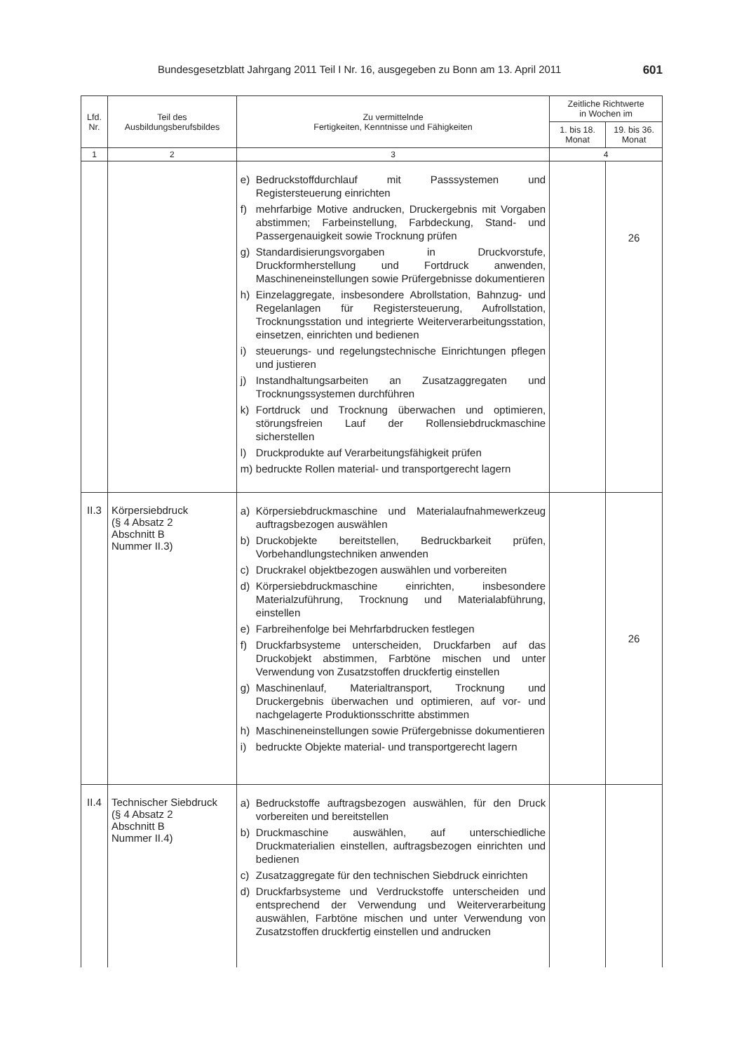Bundesgesetzblatt Jahrgang 2011 Teil I Nr. 16, ausgegeben zu Bonn am 13. April 2011 601
| Lfd. Nr. | Teil des Ausbildungsberufsbildes | Zu vermittelnde Fertigkeiten, Kenntnisse und Fähigkeiten | Zeitliche Richtwerte in Wochen im | |
| --- | --- | --- | --- | --- |
| | | | 1. bis 18. Monat | 19. bis 36. Monat |
| 1 | 2 | 3 | 4 | |
| | | e) Bedruckstoffdurchlauf mit Passsystemen und Registersteuerung einrichten f) mehrfarbige Motive andrucken, Druckergebnis mit Vorgaben abstimmen; Farbeinstellung, Farbdeckung, Stand- und Passergenauigkeit sowie Trocknung prüfen g) Standardisierungsvorgaben in Druckvorstufe, Druckformherstellung und Fortdruck anwenden, Maschineneinstellungen sowie Prüfergebnisse dokumentieren h) Einzelaggregate, insbesondere Abrollstation, Bahnzug- und Regelanlagen für Registersteuerung, Aufrollstation, Trocknungsstation und integrierte Weiterverarbeitungsstation, einsetzen, einrichten und bedienen i) steuerungs- und regelungstechnische Einrichtungen pflegen und justieren j) Instandhaltungsarbeiten an Zusatzaggregaten und Trocknungssystemen durchführen k) Fortdruck und Trocknung überwachen und optimieren, störungsfreien Lauf der Rollensiebdruckmaschine sicherstellen l) Druckprodukte auf Verarbeitungsfähigkeit prüfen m) bedruckte Rollen material- und transportgerecht lagern | | 26 |
| II.3 | Körpersiebdruck (§ 4 Absatz 2 Abschnitt B Nummer II.3) | a) Körpersiebdruckmaschine und Materialaufnahmewerkzeug auftragsbezogen auswählen b) Druckobjekte bereitstellen, Bedruckbarkeit prüfen, Vorbehandlungstechniken anwenden c) Druckrakel objektbezogen auswählen und vorbereiten d) Körpersiebdruckmaschine einrichten, insbesondere Materialzuführung, Trocknung und Materialabführung, einstellen e) Farbreihenfolge bei Mehrfarbdrucken festlegen f) Druckfarbsysteme unterscheiden, Druckfarben auf das Druckobjekt abstimmen, Farbtöne mischen und unter Verwendung von Zusatzstoffen druckfertig einstellen g) Maschinenlauf, Materialtransport, Trocknung und Druckergebnis überwachen und optimieren, auf vor- und nachgelagerte Produktionsschritte abstimmen h) Maschineneinstellungen sowie Prüfergebnisse dokumentieren i) bedruckte Objekte material- und transportgerecht lagern | | 26 |
| II.4 | Technischer Siebdruck (§ 4 Absatz 2 Abschnitt B Nummer II.4) | a) Bedruckstoffe auftragsbezogen auswählen, für den Druck vorbereiten und bereitstellen b) Druckmaschine auswählen, auf unterschiedliche Druckmaterialien einstellen, auftragsbezogen einrichten und bedienen c) Zusatzaggregate für den technischen Siebdruck einrichten d) Druckfarbsysteme und Verdruckstoffe unterscheiden und entsprechend der Verwendung und Weiterverarbeitung auswählen, Farbtöne mischen und unter Verwendung von Zusatzstoffen druckfertig einstellen und andrucken | | |